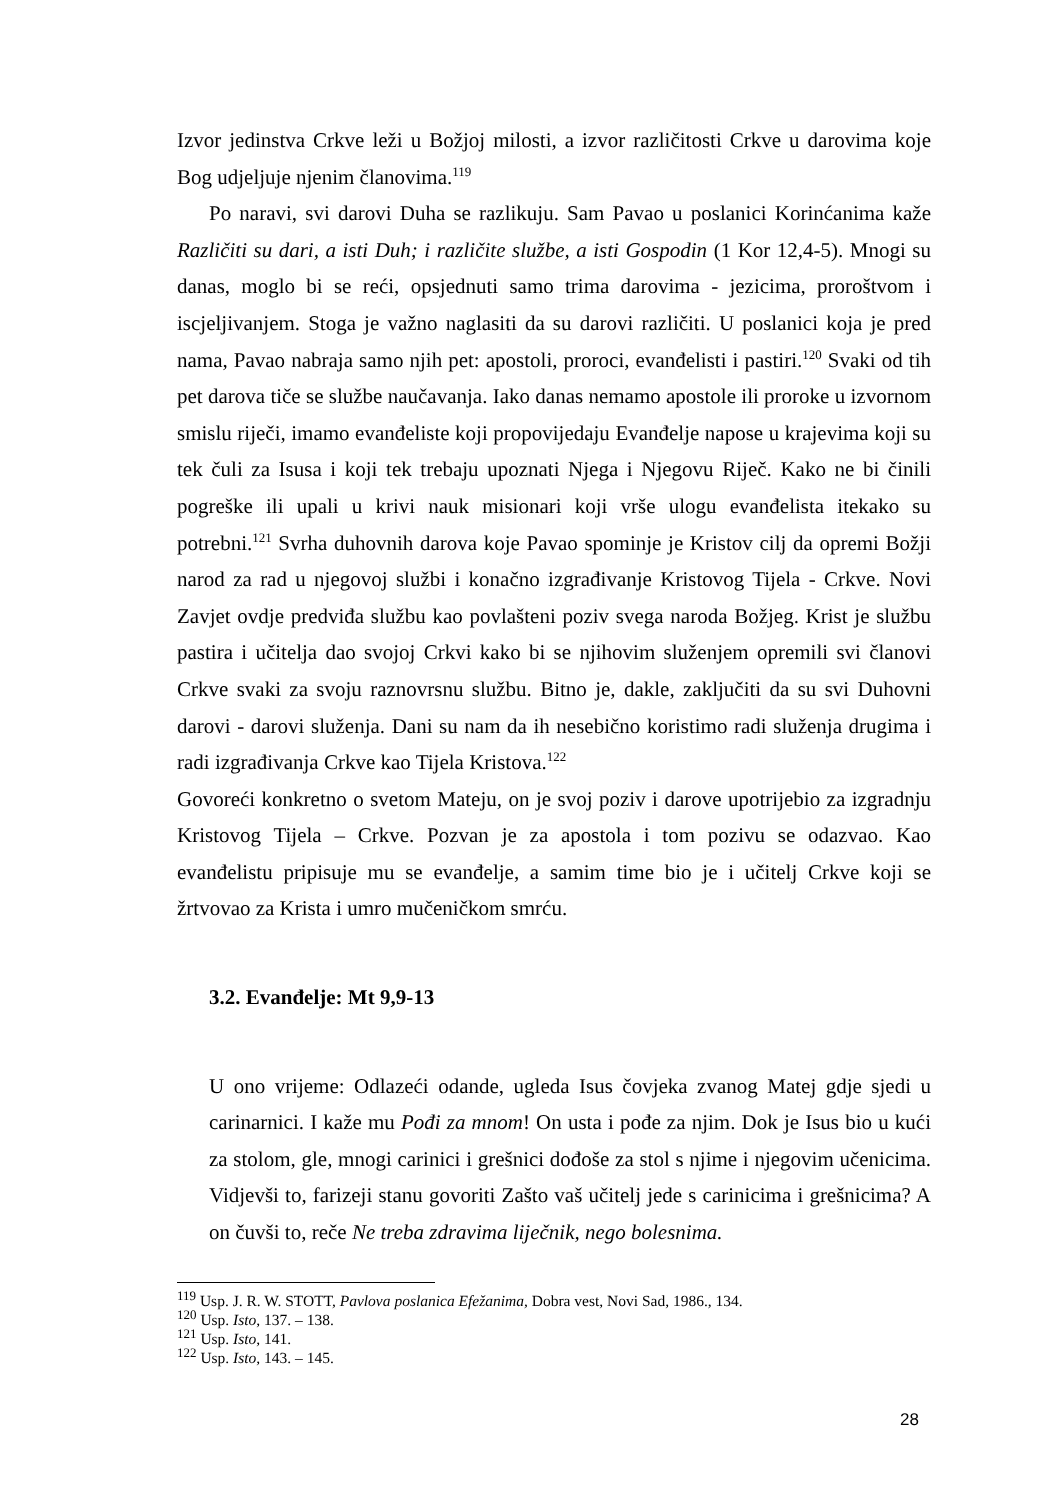Izvor jedinstva Crkve leži u Božjoj milosti, a izvor različitosti Crkve u darovima koje Bog udjeljuje njenim članovima.<sup>119</sup>
Po naravi, svi darovi Duha se razlikuju. Sam Pavao u poslanici Korinćanima kaže Različiti su dari, a isti Duh; i različite službe, a isti Gospodin (1 Kor 12,4-5). Mnogi su danas, moglo bi se reći, opsjednuti samo trima darovima - jezicima, proroštvom i iscjeljivanjem. Stoga je važno naglasiti da su darovi različiti. U poslanici koja je pred nama, Pavao nabraja samo njih pet: apostoli, proroci, evanđelisti i pastiri.<sup>120</sup> Svaki od tih pet darova tiče se službe naučavanja. Iako danas nemamo apostole ili proroke u izvornom smislu riječi, imamo evanđeliste koji propovijedaju Evanđelje napose u krajevima koji su tek čuli za Isusa i koji tek trebaju upoznati Njega i Njegovu Riječ. Kako ne bi činili pogreške ili upali u krivi nauk misionari koji vrše ulogu evanđelista itekako su potrebni.<sup>121</sup> Svrha duhovnih darova koje Pavao spominje je Kristov cilj da opremi Božji narod za rad u njegovoj službi i konačno izgrađivanje Kristovog Tijela - Crkve. Novi Zavjet ovdje predviđa službu kao povlašteni poziv svega naroda Božjeg. Krist je službu pastira i učitelja dao svojoj Crkvi kako bi se njihovim služenjem opremili svi članovi Crkve svaki za svoju raznovrsnu službu. Bitno je, dakle, zaključiti da su svi Duhovni darovi - darovi služenja. Dani su nam da ih nesebično koristimo radi služenja drugima i radi izgrađivanja Crkve kao Tijela Kristova.<sup>122</sup>
Govoreći konkretno o svetom Mateju, on je svoj poziv i darove upotrijebio za izgradnju Kristovog Tijela – Crkve. Pozvan je za apostola i tom pozivu se odazvao. Kao evanđelistu pripisuje mu se evanđelje, a samim time bio je i učitelj Crkve koji se žrtvovao za Krista i umro mučeničkom smrću.
3.2. Evanđelje: Mt 9,9-13
U ono vrijeme: Odlazeći odande, ugleda Isus čovjeka zvanog Matej gdje sjedi u carinarnici. I kaže mu Pođi za mnom! On usta i pođe za njim. Dok je Isus bio u kući za stolom, gle, mnogi carinici i grešnici dođoše za stol s njime i njegovim učenicima. Vidjevši to, farizeji stanu govoriti Zašto vaš učitelj jede s carinicima i grešnicima? A on čuvši to, reče Ne treba zdravima liječnik, nego bolesnima.
<sup>119</sup> Usp. J. R. W. STOTT, Pavlova poslanica Efežanima, Dobra vest, Novi Sad, 1986., 134.
<sup>120</sup> Usp. Isto, 137. – 138.
<sup>121</sup> Usp. Isto, 141.
<sup>122</sup> Usp. Isto, 143. – 145.
28